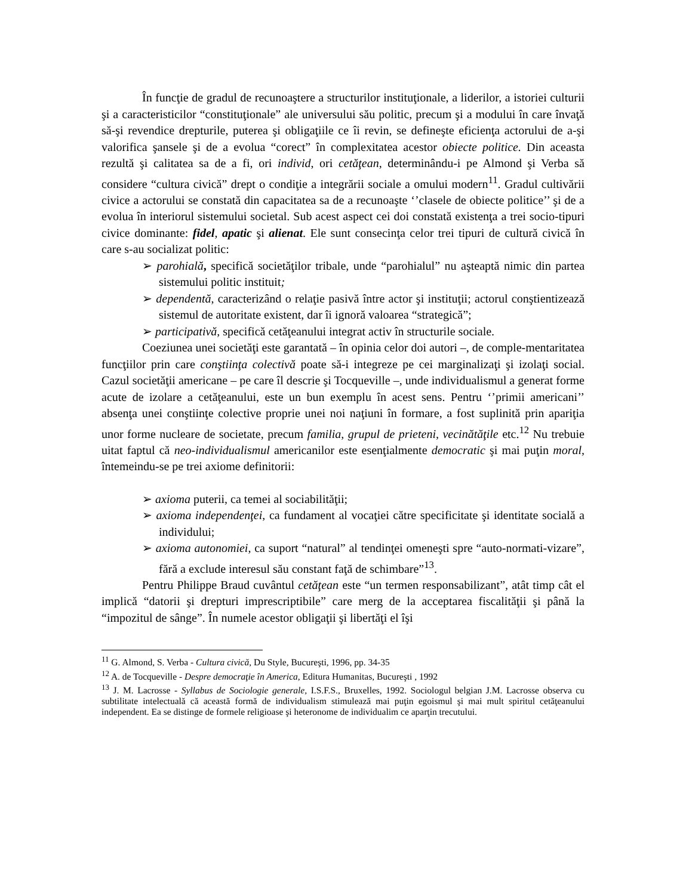În funcţie de gradul de recunoaştere a structurilor instituţionale, a liderilor, a istoriei culturii şi a caracteristicilor “constituţionale” ale universului său politic, precum şi a modului în care învaţă să-şi revendice drepturile, puterea şi obligaţiile ce îi revin, se defineşte eficienţa actorului de a-şi valorifica şansele şi de a evolua “corect” în complexitatea acestor obiecte politice. Din aceasta rezultă şi calitatea sa de a fi, ori individ, ori cetăţean, determinându-i pe Almond şi Verba să considere “cultura civică” drept o condiţie a integrării sociale a omului modern<sup>11</sup>. Gradul cultivării civice a actorului se constată din capacitatea sa de a recunoaşte ‘’clasele de obiecte politice’’ şi de a evolua în interiorul sistemului societal. Sub acest aspect cei doi constată existenţa a trei socio-tipuri civice dominante: fidel, apatic şi alienat. Ele sunt consecinţa celor trei tipuri de cultură civică în care s-au socializat politic:
➢ parohială, specifică societăţilor tribale, unde “parohialul” nu aşteaptă nimic din partea sistemului politic instituit;
➢ dependentă, caracterizând o relaţie pasivă între actor şi instituţii; actorul conştientizează sistemul de autoritate existent, dar îi ignoră valoarea “strategică”;
➢ participativă, specifică cetăţeanului integrat activ în structurile sociale.
Coeziunea unei societăţi este garantată – în opinia celor doi autori –, de comple-mentaritatea funcţiilor prin care conştiinţa colectivă poate să-i integreze pe cei marginalizaţi şi izolaţi social. Cazul societăţii americane – pe care îl descrie şi Tocqueville –, unde individualismul a generat forme acute de izolare a cetăţeanului, este un bun exemplu în acest sens. Pentru ‘’primii americani’’ absenţa unei conştiinţe colective proprie unei noi naţiuni în formare, a fost suplinită prin apariţia unor forme nucleare de societate, precum familia, grupul de prieteni, vecinătăţile etc.<sup>12</sup> Nu trebuie uitat faptul că neo-individualismul americanilor este esenţialmente democratic şi mai puţin moral, întemeindu-se pe trei axiome definitorii:
➢ axioma puterii, ca temei al sociabilităţii;
➢ axioma independenţei, ca fundament al vocaţiei către specificitate şi identitate socială a individului;
➢ axioma autonomiei, ca suport “natural” al tendinţei omeneşti spre “auto-normati-vizare”, fără a exclude interesul său constant faţă de schimbare”<sup>13</sup>.
Pentru Philippe Braud cuvântul cetăţean este “un termen responsabilizant”, atât timp cât el implică “datorii şi drepturi imprescriptibile” care merg de la acceptarea fiscalităţii şi până la “impozitul de sânge”. În numele acestor obligaţii şi libertăţi el îşi
<sup>11</sup> G. Almond, S. Verba - Cultura civică, Du Style, Bucureşti, 1996, pp. 34-35
<sup>12</sup> A. de Tocqueville - Despre democraţie în America, Editura Humanitas, Bucureşti , 1992
<sup>13</sup> J. M. Lacrosse - Syllabus de Sociologie generale, I.S.F.S., Bruxelles, 1992. Sociologul belgian J.M. Lacrosse observa cu subtilitate intelectuală că această formă de individualism stimulează mai puţin egoismul şi mai mult spiritul cetăţeanului independent. Ea se distinge de formele religioase şi heteronome de individualim ce aparţin trecutului.